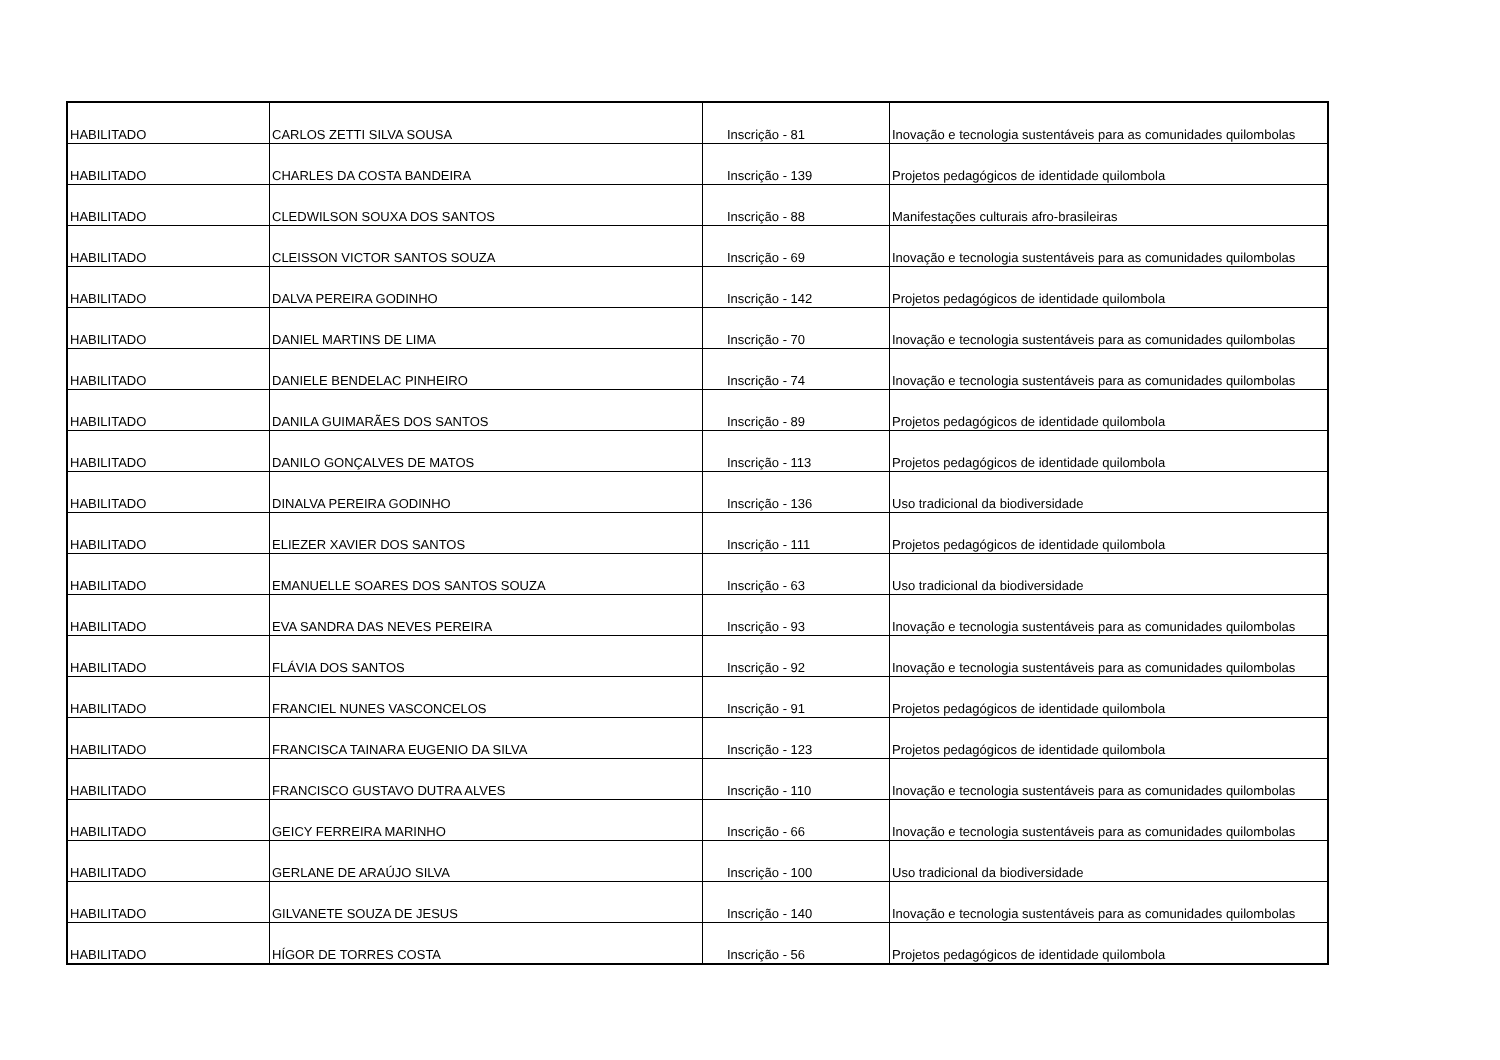| HABILITADO | CARLOS ZETTI SILVA SOUSA | Inscrição - 81 | Inovação e tecnologia sustentáveis para as comunidades quilombolas |
| HABILITADO | CHARLES DA COSTA BANDEIRA | Inscrição - 139 | Projetos pedagógicos de identidade quilombola |
| HABILITADO | CLEDWILSON SOUXA DOS SANTOS | Inscrição - 88 | Manifestações culturais afro-brasileiras |
| HABILITADO | CLEISSON VICTOR SANTOS SOUZA | Inscrição - 69 | Inovação e tecnologia sustentáveis para as comunidades quilombolas |
| HABILITADO | DALVA PEREIRA GODINHO | Inscrição - 142 | Projetos pedagógicos de identidade quilombola |
| HABILITADO | DANIEL MARTINS DE LIMA | Inscrição - 70 | Inovação e tecnologia sustentáveis para as comunidades quilombolas |
| HABILITADO | DANIELE BENDELAC PINHEIRO | Inscrição - 74 | Inovação e tecnologia sustentáveis para as comunidades quilombolas |
| HABILITADO | DANILA GUIMARÃES DOS SANTOS | Inscrição - 89 | Projetos pedagógicos de identidade quilombola |
| HABILITADO | DANILO GONÇALVES DE MATOS | Inscrição - 113 | Projetos pedagógicos de identidade quilombola |
| HABILITADO | DINALVA PEREIRA GODINHO | Inscrição - 136 | Uso tradicional da biodiversidade |
| HABILITADO | ELIEZER XAVIER DOS SANTOS | Inscrição - 111 | Projetos pedagógicos de identidade quilombola |
| HABILITADO | EMANUELLE SOARES DOS SANTOS SOUZA | Inscrição - 63 | Uso tradicional da biodiversidade |
| HABILITADO | EVA SANDRA DAS NEVES PEREIRA | Inscrição - 93 | Inovação e tecnologia sustentáveis para as comunidades quilombolas |
| HABILITADO | FLÁVIA DOS SANTOS | Inscrição - 92 | Inovação e tecnologia sustentáveis para as comunidades quilombolas |
| HABILITADO | FRANCIEL NUNES VASCONCELOS | Inscrição - 91 | Projetos pedagógicos de identidade quilombola |
| HABILITADO | FRANCISCA TAINARA EUGENIO DA SILVA | Inscrição - 123 | Projetos pedagógicos de identidade quilombola |
| HABILITADO | FRANCISCO GUSTAVO DUTRA ALVES | Inscrição - 110 | Inovação e tecnologia sustentáveis para as comunidades quilombolas |
| HABILITADO | GEICY FERREIRA MARINHO | Inscrição - 66 | Inovação e tecnologia sustentáveis para as comunidades quilombolas |
| HABILITADO | GERLANE DE ARAÚJO SILVA | Inscrição - 100 | Uso tradicional da biodiversidade |
| HABILITADO | GILVANETE SOUZA DE JESUS | Inscrição - 140 | Inovação e tecnologia sustentáveis para as comunidades quilombolas |
| HABILITADO | HÍGOR DE TORRES COSTA | Inscrição - 56 | Projetos pedagógicos de identidade quilombola |